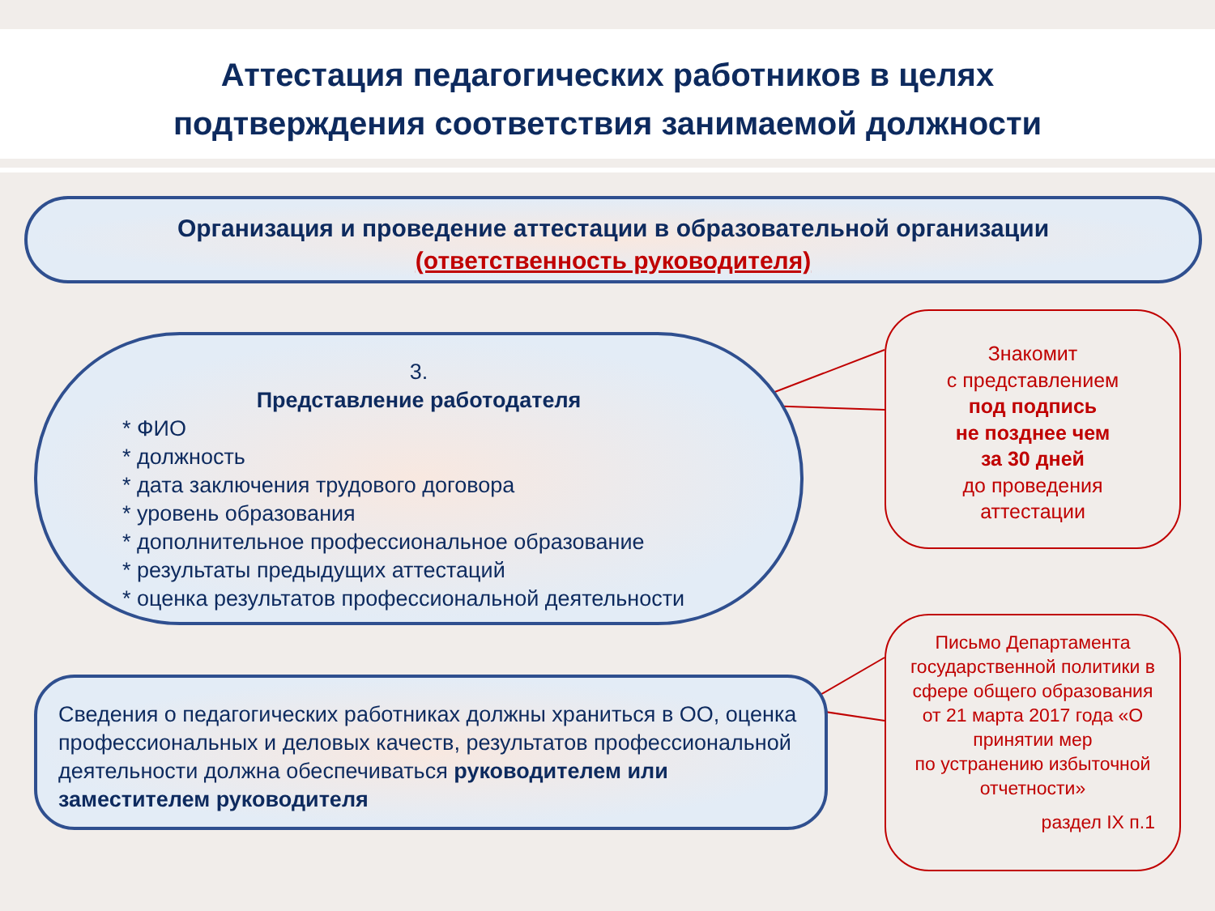Аттестация педагогических работников в целях
подтверждения соответствия занимаемой должности
Организация и проведение аттестации в образовательной организации
(ответственность руководителя)
3.
Представление работодателя
* ФИО
* должность
* дата заключения трудового договора
* уровень образования
* дополнительное профессиональное образование
* результаты предыдущих аттестаций
* оценка результатов профессиональной деятельности
Сведения о педагогических работниках должны храниться в ОО, оценка профессиональных и деловых качеств, результатов профессиональной деятельности должна обеспечиваться руководителем или заместителем руководителя
Знакомит
с представлением
под подпись
не позднее чем
за 30 дней
до проведения
аттестации
Письмо Департамента государственной политики в сфере общего образования
от 21 марта 2017 года «О принятии мер
по устранению избыточной отчетности»
раздел IX п.1